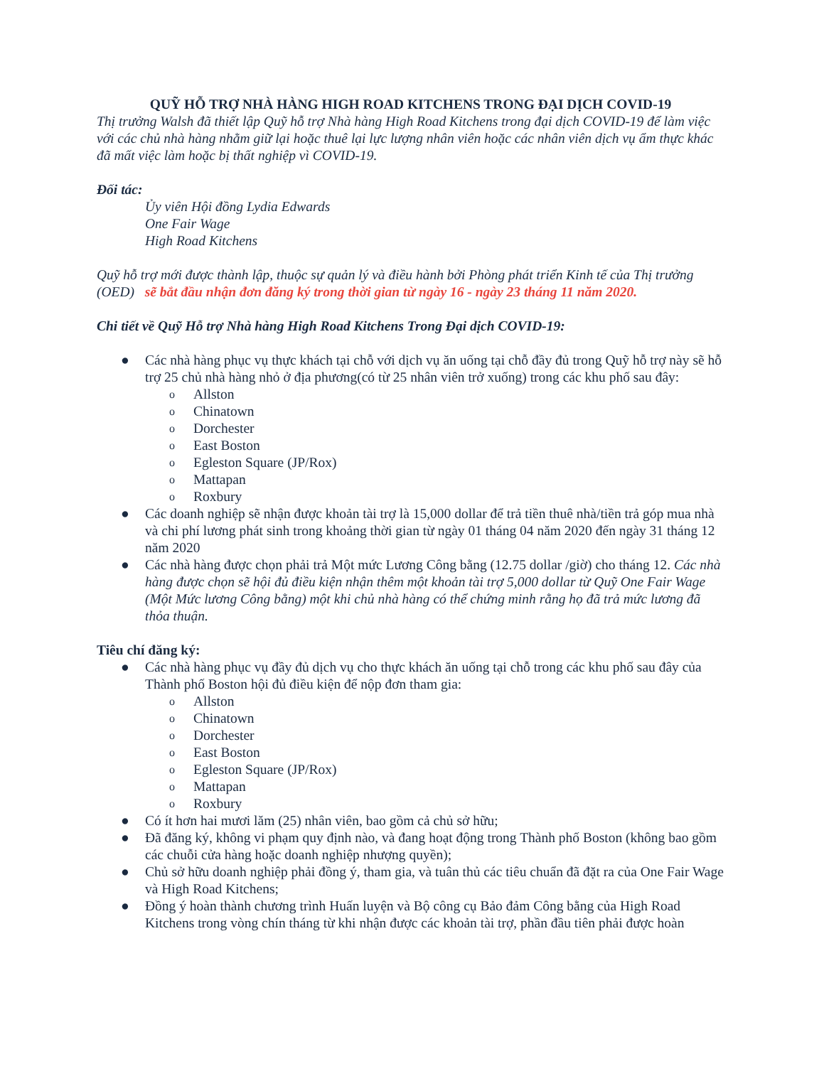QUỸ HỖ TRỢ NHÀ HÀNG HIGH ROAD KITCHENS TRONG ĐẠI DỊCH COVID-19
Thị trưởng Walsh đã thiết lập Quỹ hỗ trợ Nhà hàng High Road Kitchens trong đại dịch COVID-19 để làm việc với các chủ nhà hàng nhằm giữ lại hoặc thuê lại lực lượng nhân viên hoặc các nhân viên dịch vụ ẩm thực khác đã mất việc làm hoặc bị thất nghiệp vì COVID-19.
Đối tác:
Ủy viên Hội đồng Lydia Edwards
One Fair Wage
High Road Kitchens
Quỹ hỗ trợ mới được thành lập, thuộc sự quản lý và điều hành bởi Phòng phát triển Kinh tế của Thị trưởng (OED) sẽ bắt đầu nhận đơn đăng ký trong thời gian từ ngày 16 - ngày 23 tháng 11 năm 2020.
Chi tiết về Quỹ Hỗ trợ Nhà hàng High Road Kitchens Trong Đại dịch COVID-19:
● Các nhà hàng phục vụ thực khách tại chỗ với dịch vụ ăn uống tại chỗ đầy đủ trong Quỹ hỗ trợ này sẽ hỗ trợ 25 chủ nhà hàng nhỏ ở địa phương(có từ 25 nhân viên trở xuống) trong các khu phố sau đây:
o Allston
o Chinatown
o Dorchester
o East Boston
o Egleston Square (JP/Rox)
o Mattapan
o Roxbury
● Các doanh nghiệp sẽ nhận được khoản tài trợ là 15,000 dollar để trả tiền thuê nhà/tiền trả góp mua nhà và chi phí lương phát sinh trong khoảng thời gian từ ngày 01 tháng 04 năm 2020 đến ngày 31 tháng 12 năm 2020
● Các nhà hàng được chọn phải trả Một mức Lương Công bằng (12.75 dollar /giờ) cho tháng 12. Các nhà hàng được chọn sẽ hội đủ điều kiện nhận thêm một khoản tài trợ 5,000 dollar từ Quỹ One Fair Wage (Một Mức lương Công bằng) một khi chủ nhà hàng có thể chứng minh rằng họ đã trả mức lương đã thỏa thuận.
Tiêu chí đăng ký:
● Các nhà hàng phục vụ đầy đủ dịch vụ cho thực khách ăn uống tại chỗ trong các khu phố sau đây của Thành phố Boston hội đủ điều kiện để nộp đơn tham gia:
o Allston
o Chinatown
o Dorchester
o East Boston
o Egleston Square (JP/Rox)
o Mattapan
o Roxbury
● Có ít hơn hai mươi lăm (25) nhân viên, bao gồm cả chủ sở hữu;
● Đã đăng ký, không vi phạm quy định nào, và đang hoạt động trong Thành phố Boston (không bao gồm các chuỗi cửa hàng hoặc doanh nghiệp nhượng quyền);
● Chủ sở hữu doanh nghiệp phải đồng ý, tham gia, và tuân thủ các tiêu chuẩn đã đặt ra của One Fair Wage và High Road Kitchens;
● Đồng ý hoàn thành chương trình Huấn luyện và Bộ công cụ Bảo đảm Công bằng của High Road Kitchens trong vòng chín tháng từ khi nhận được các khoản tài trợ, phần đầu tiên phải được hoàn